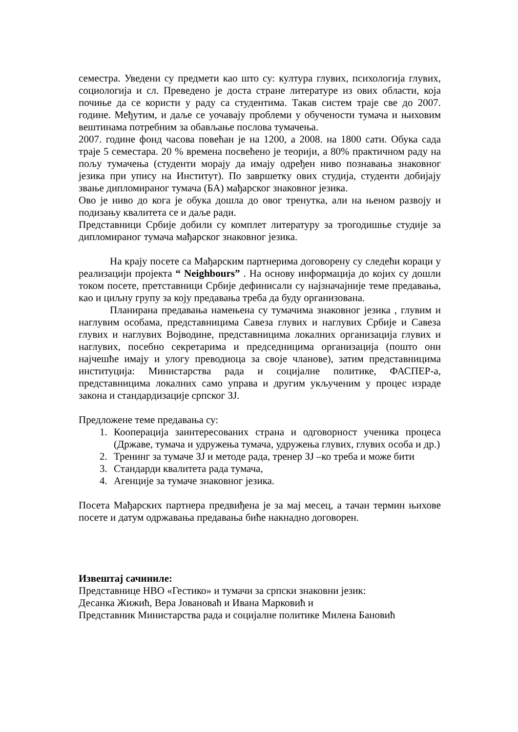семестра. Уведени су предмети као што су: култура глувих, психологија глувих, социологија и сл. Преведено је доста стране литературе из ових области, која почиње да се користи у раду са студентима. Такав систем траје све до 2007. године. Међутим, и даље се уочавају проблеми у обучености тумача и њиховим вештинама потребним за обављање послова тумачења.
2007. године фонд часова повећан је на 1200, а 2008. на 1800 сати. Обука сада траје 5 семестара. 20 % времена посвећено је теорији, а 80% практичном раду на пољу тумачења (студенти морају да имају одређен ниво познавања знаковног језика при упису на Институт). По завршетку ових студија, студенти добијају звање дипломираног тумача (БА) мађарског знаковног језика.
Ово је ниво до кога је обука дошла до овог тренутка, али на њеном развоју и подизању квалитета се и даље ради.
Представници Србије добили су комплет литературу за трогодишње студије за дипломираног тумача мађарског знаковног језика.
На крају посете са Мађарским партнерима договорену су следећи кораци у реализацији пројекта “ Neighbours” . На основу информација до којих су дошли током посете, претставници Србије дефинисали су најзначајније теме предавања, као и циљну групу за коју предавања треба да буду организована.
Планирана предавања намењена су тумачима знаковног језика , глувим и наглувим особама, представницима Савеза глувих и наглувих Србије и Савеза глувих и наглувих Војводине, представницима локалних организација глувих и наглувих, посебно секретарима и председницима организација (пошто они најчешће имају и улогу преводиоца за своје чланове), затим представницима институција: Министарства рада и социјалне политике, ФАСПЕР-а, представницима локалних само управа и другим укљученим у процес израде закона и стандардизације српског ЗЈ.
Предложене теме предавања су:
1. Кооперација заинтересованих страна и одговорност ученика процеса (Државе, тумача и удружења тумача, удружења глувих, глувих особа и др.)
2. Тренинг за тумаче ЗЈ и методе рада, тренер ЗЈ –ко треба и може бити
3. Стандарди квалитета рада тумача,
4. Агенције за тумаче знаковног језика.
Посета Мађарских партнера предвиђена је за мај месец, а тачан термин њихове посете и датум одржавања предавања биће накнадно договорен.
Извештај сачиниле:
Представнице НВО «Гестико» и тумачи за српски знаковни језик:
Десанка Жижић, Вера Јовановаћ и Ивана Марковић и
Представник Министарства рада и социјалне политике Милена Бановић